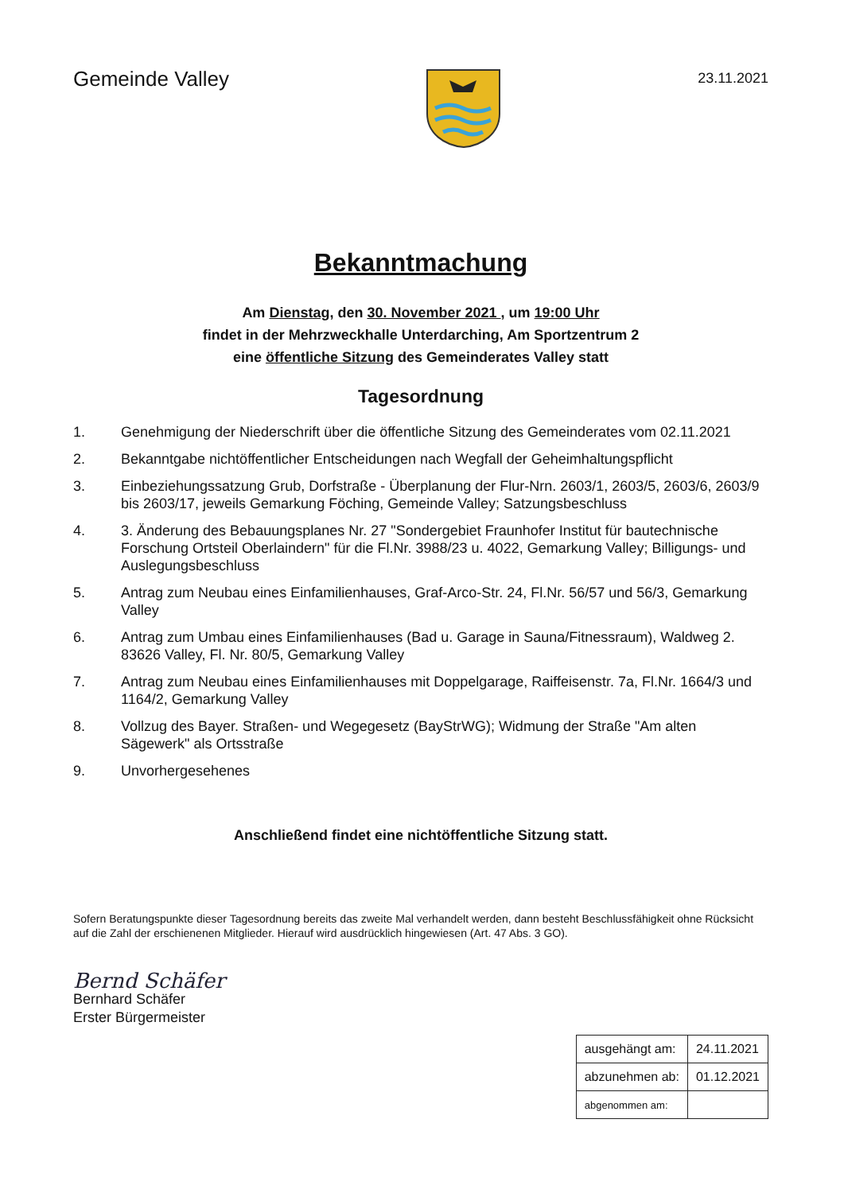Gemeinde Valley
23.11.2021
Bekanntmachung
Am Dienstag, den 30. November 2021 , um 19:00 Uhr
findet in der Mehrzweckhalle Unterdarching, Am Sportzentrum 2
eine öffentliche Sitzung des Gemeinderates Valley statt
Tagesordnung
1. Genehmigung der Niederschrift über die öffentliche Sitzung des Gemeinderates vom 02.11.2021
2. Bekanntgabe nichtöffentlicher Entscheidungen nach Wegfall der Geheimhaltungspflicht
3. Einbeziehungssatzung Grub, Dorfstraße - Überplanung der Flur-Nrn. 2603/1, 2603/5, 2603/6, 2603/9 bis 2603/17, jeweils Gemarkung Föching, Gemeinde Valley; Satzungsbeschluss
4. 3. Änderung des Bebauungsplanes Nr. 27 "Sondergebiet Fraunhofer Institut für bautechnische Forschung Ortsteil Oberlaindern" für die Fl.Nr. 3988/23 u. 4022, Gemarkung Valley; Billigungs- und Auslegungsbeschluss
5. Antrag zum Neubau eines Einfamilienhauses, Graf-Arco-Str. 24, Fl.Nr. 56/57 und 56/3, Gemarkung Valley
6. Antrag zum Umbau eines Einfamilienhauses (Bad u. Garage in Sauna/Fitnessraum), Waldweg 2. 83626 Valley, Fl. Nr. 80/5, Gemarkung Valley
7. Antrag zum Neubau eines Einfamilienhauses mit Doppelgarage, Raiffeisenstr. 7a, Fl.Nr. 1664/3 und 1164/2, Gemarkung Valley
8. Vollzug des Bayer. Straßen- und Wegegesetz (BayStrWG); Widmung der Straße "Am alten Sägewerk" als Ortsstraße
9. Unvorhergesehenes
Anschließend findet eine nichtöffentliche Sitzung statt.
Sofern Beratungspunkte dieser Tagesordnung bereits das zweite Mal verhandelt werden, dann besteht Beschlussfähigkeit ohne Rücksicht auf die Zahl der erschienenen Mitglieder. Hierauf wird ausdrücklich hingewiesen (Art. 47 Abs. 3 GO).
Bernd Schäfer
Bernhard Schäfer
Erster Bürgermeister
| ausgehängt am: | 24.11.2021 |
| abzunehmen ab: | 01.12.2021 |
| abgenommen am: | |